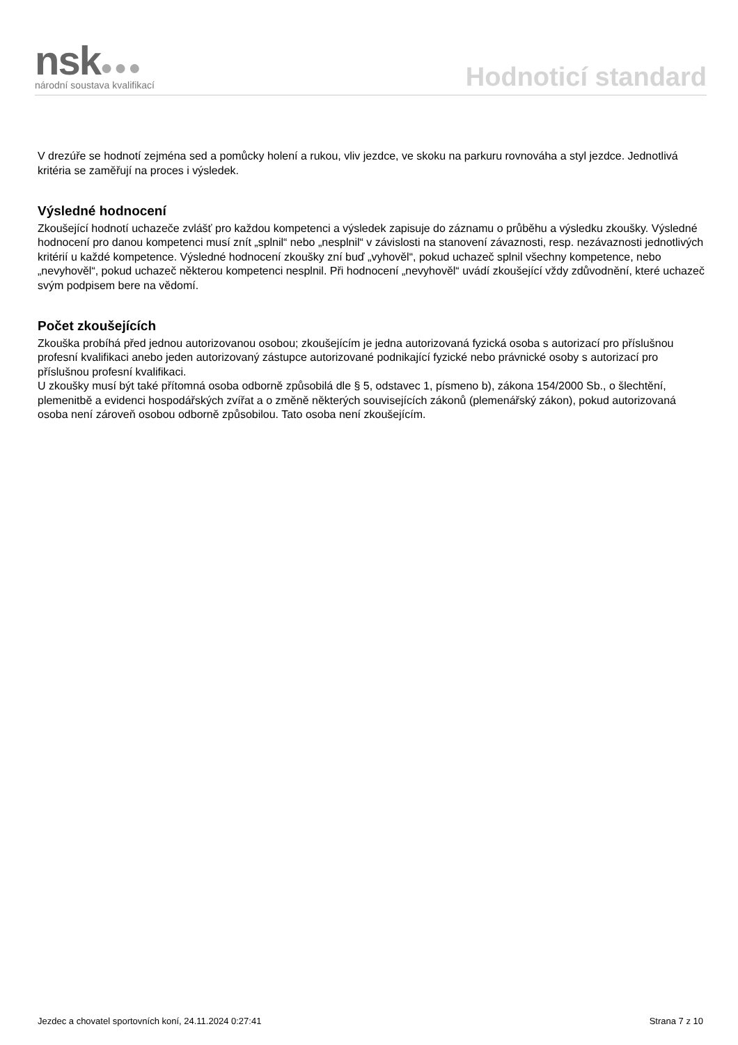nsk●●●
národní soustava kvalifikací
Hodnoticí standard
V drezúře se hodnotí zejména sed a pomůcky holení a rukou, vliv jezdce, ve skoku na parkuru rovnováha a styl jezdce. Jednotlivá kritéria se zaměřují na proces i výsledek.
Výsledné hodnocení
Zkoušející hodnotí uchazeče zvlášť pro každou kompetenci a výsledek zapisuje do záznamu o průběhu a výsledku zkoušky. Výsledné hodnocení pro danou kompetenci musí znít „splnil“ nebo „nesplnil“ v závislosti na stanovení závaznosti, resp. nezávaznosti jednotlivých kritérií u každé kompetence. Výsledné hodnocení zkoušky zní buď „vyhověl“, pokud uchazeč splnil všechny kompetence, nebo „nevyhověl“, pokud uchazeč některou kompetenci nesplnil. Při hodnocení „nevyhověl“ uvádí zkoušející vždy zdůvodnění, které uchazeč svým podpisem bere na vědomí.
Počet zkoušejících
Zkouška probíhá před jednou autorizovanou osobou; zkoušejícím je jedna autorizovaná fyzická osoba s autorizací pro příslušnou profesní kvalifikaci anebo jeden autorizovaný zástupce autorizované podnikající fyzické nebo právnické osoby s autorizací pro příslušnou profesní kvalifikaci.
U zkoušky musí být také přítomná osoba odborně způsobilá dle § 5, odstavec 1, písmeno b), zákona 154/2000 Sb., o šlechtění, plemenitbě a evidenci hospodářských zvířat a o změně některých souvisejících zákonů (plemenářský zákon), pokud autorizovaná osoba není zároveň osobou odborně způsobilou. Tato osoba není zkoušejícím.
Jezdec a chovatel sportovních koní, 24.11.2024 0:27:41 Strana 7 z 10